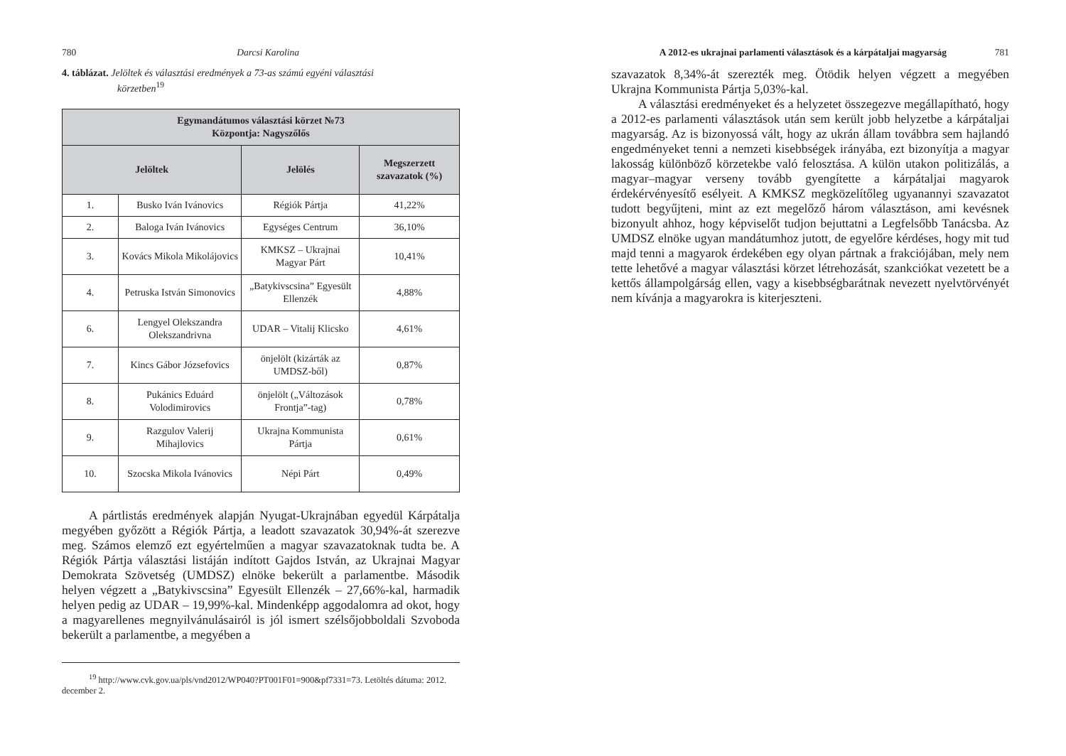780 Darcsi Karolina
4. táblázat. Jelöltek és választási eredmények a 73-as számú egyéni választási
körzetben<sup>19</sup>
| Egymandátumos választási körzet №73 Központja: Nagyszőlős | | | |
| --- | --- | --- | --- |
| Jelöltek | | Jelölés | Megszerzett szavazatok (%) |
| 1. | Busko Iván Ivánovics | Régiók Pártja | 41,22% |
| 2. | Baloga Iván Ivánovics | Egységes Centrum | 36,10% |
| 3. | Kovács Mikola Mikolájovics | KMKSZ – Ukrajnai Magyar Párt | 10,41% |
| 4. | Petruska István Simonovics | „Batykivscsina” Egyesült Ellenzék | 4,88% |
| 6. | Lengyel Olekszandra Olekszandrivna | UDAR – Vitalij Klicsko | 4,61% |
| 7. | Kincs Gábor Józsefovics | önjelölt (kizárták az UMDSZ-ből) | 0,87% |
| 8. | Pukánics Eduárd Volodimirovics | önjelölt („Változások Frontja”-tag) | 0,78% |
| 9. | Razgulov Valerij Mihajlovics | Ukrajna Kommunista Pártja | 0,61% |
| 10. | Szocska Mikola Ivánovics | Népi Párt | 0,49% |
A pártlistás eredmények alapján Nyugat-Ukrajnában egyedül Kárpátalja megyében győzött a Régiók Pártja, a leadott szavazatok 30,94%-át szerezve meg. Számos elemző ezt egyértelműen a magyar szavazatoknak tudta be. A Régiók Pártja választási listáján indított Gajdos István, az Ukrajnai Magyar Demokrata Szövetség (UMDSZ) elnöke bekerült a parlamentbe. Második helyen végzett a „Batykivscsina” Egyesült Ellenzék – 27,66%-kal, harmadik helyen pedig az UDAR – 19,99%-kal. Mindenképp aggodalomra ad okot, hogy a magyarellenes megnyilvánulásairól is jól ismert szélsőjobboldali Szvoboda bekerült a parlamentbe, a megyében a
<sup>19</sup> http://www.cvk.gov.ua/pls/vnd2012/WP040?PT001F01=900&pf7331=73. Letöltés dátuma: 2012. december 2.
A 2012-es ukrajnai parlamenti választások és a kárpátaljai magyarság 781
szavazatok 8,34%-át szerezték meg. Ötödik helyen végzett a megyében Ukrajna Kommunista Pártja 5,03%-kal.
A választási eredményeket és a helyzetet összegezve megállapítható, hogy a 2012-es parlamenti választások után sem került jobb helyzetbe a kárpátaljai magyarság. Az is bizonyossá vált, hogy az ukrán állam továbbra sem hajlandó engedményeket tenni a nemzeti kisebbségek irányába, ezt bizonyítja a magyar lakosság különböző körzetekbe való felosztása. A külön utakon politizálás, a magyar–magyar verseny tovább gyengítette a kárpátaljai magyarok érdekérvényesítő esélyeit. A KMKSZ megközelítőleg ugyanannyi szavazatot tudott begyűjteni, mint az ezt megelőző három választáson, ami kevésnek bizonyult ahhoz, hogy képviselőt tudjon bejuttatni a Legfelsőbb Tanácsba. Az UMDSZ elnöke ugyan mandátumhoz jutott, de egyelőre kérdéses, hogy mit tud majd tenni a magyarok érdekében egy olyan pártnak a frakciójában, mely nem tette lehetővé a magyar választási körzet létrehozását, szankciókat vezetett be a kettős állampolgárság ellen, vagy a kisebbségbarátnak nevezett nyelvtörvényét nem kívánja a magyarokra is kiterjeszteni.